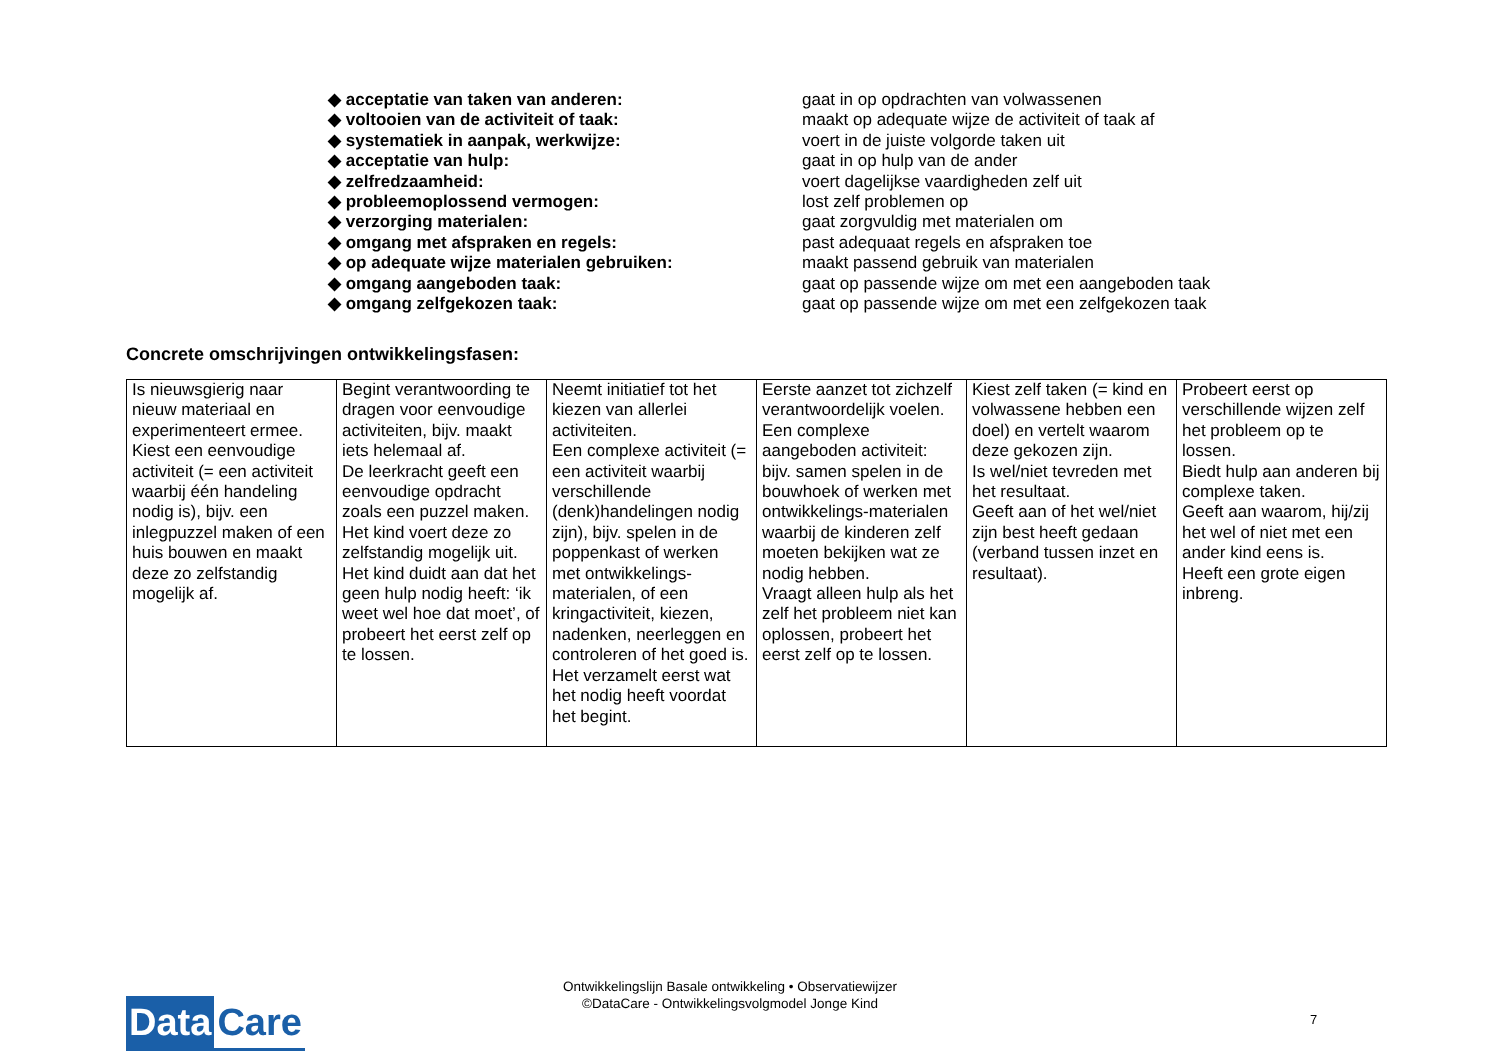◆ acceptatie van taken van anderen: gaat in op opdrachten van volwassenen
◆ voltooien van de activiteit of taak: maakt op adequate wijze de activiteit of taak af
◆ systematiek in aanpak, werkwijze: voert in de juiste volgorde taken uit
◆ acceptatie van hulp: gaat in op hulp van de ander
◆ zelfredzaamheid: voert dagelijkse vaardigheden zelf uit
◆ probleemoplossend vermogen: lost zelf problemen op
◆ verzorging materialen: gaat zorgvuldig met materialen om
◆ omgang met afspraken en regels: past adequaat regels en afspraken toe
◆ op adequate wijze materialen gebruiken: maakt passend gebruik van materialen
◆ omgang aangeboden taak: gaat op passende wijze om met een aangeboden taak
◆ omgang zelfgekozen taak: gaat op passende wijze om met een zelfgekozen taak
Concrete omschrijvingen ontwikkelingsfasen:
| Is nieuwsgierig naar nieuw materiaal en experimenteert ermee. Kiest een eenvoudige activiteit (= een activiteit waarbij één handeling nodig is), bijv. een inlegpuzzel maken of een huis bouwen en maakt deze zo zelfstandig mogelijk af. | Begint verantwoording te dragen voor eenvoudige activiteiten, bijv. maakt iets helemaal af. De leerkracht geeft een eenvoudige opdracht zoals een puzzel maken. Het kind voert deze zo zelfstandig mogelijk uit. Het kind duidt aan dat het geen hulp nodig heeft: ‘ik weet wel hoe dat moet’, of probeert het eerst zelf op te lossen. | Neemt initiatief tot het kiezen van allerlei activiteiten. Een complexe activiteit (= een activiteit waarbij verschillende (denk)handelingen nodig zijn), bijv. spelen in de poppenkast of werken met ontwikkelings-materialen, of een kringactiviteit, kiezen, nadenken, neerleggen en controleren of het goed is. Het verzamelt eerst wat het nodig heeft voordat het begint. | Eerste aanzet tot zichzelf verantwoordelijk voelen. Een complexe aangeboden activiteit: bijv. samen spelen in de bouwhoek of werken met ontwikkelings-materialen waarbij de kinderen zelf moeten bekijken wat ze nodig hebben. Vraagt alleen hulp als het zelf het probleem niet kan oplossen, probeert het eerst zelf op te lossen. | Kiest zelf taken (= kind en volwassene hebben een doel) en vertelt waarom deze gekozen zijn. Is wel/niet tevreden met het resultaat. Geeft aan of het wel/niet zijn best heeft gedaan (verband tussen inzet en resultaat). | Probeert eerst op verschillende wijzen zelf het probleem op te lossen. Biedt hulp aan anderen bij complexe taken. Geeft aan waarom, hij/zij het wel of niet met een ander kind eens is. Heeft een grote eigen inbreng. |
Data Care
Ontwikkelingslijn Basale ontwikkeling • Observatiewijzer
©DataCare - Ontwikkelingsvolgmodel Jonge Kind
7